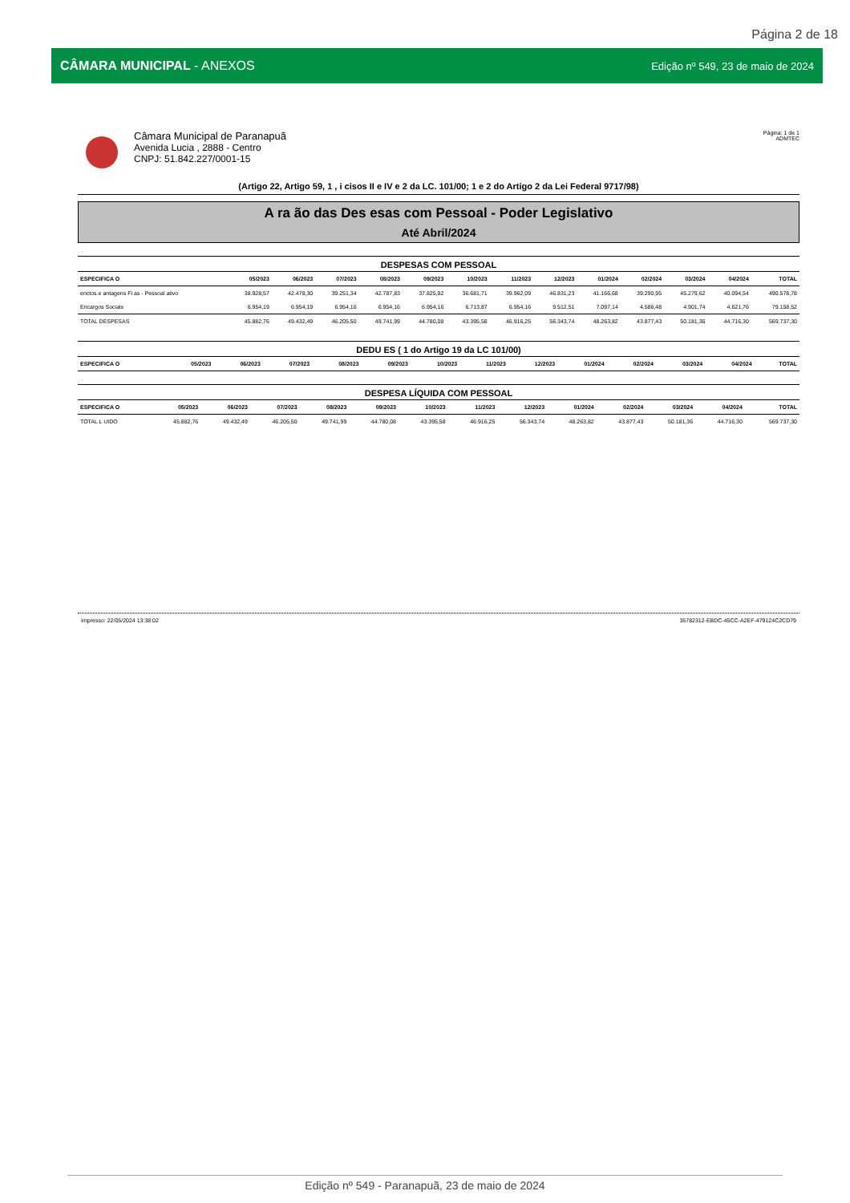Página 2 de 18
CÂMARA MUNICIPAL - ANEXOS Edição nº 549, 23 de maio de 2024
Câmara Municipal de Paranapuã
Avenida Lucia , 2888 - Centro
CNPJ: 51.842.227/0001-15
Página: 1 de 1
ADMTEC
(Artigo 22, Artigo 59, 1 , i cisos II e IV e 2 da LC. 101/00; 1 e 2 do Artigo 2 da Lei Federal 9717/98)
A ra ão das Des esas com Pessoal - Poder Legislativo
Até Abril/2024
DESPESAS COM PESSOAL
| ESPECIFICA O | 05/2023 | 06/2023 | 07/2023 | 08/2023 | 09/2023 | 10/2023 | 11/2023 | 12/2023 | 01/2024 | 02/2024 | 03/2024 | 04/2024 | TOTAL |
| --- | --- | --- | --- | --- | --- | --- | --- | --- | --- | --- | --- | --- | --- |
| enctos.e antagens Fi as - Pessoal ativo | 38.928,57 | 42.478,30 | 39.251,34 | 42.787,83 | 37.825,92 | 36.681,71 | 39.962,09 | 46.831,23 | 41.166,68 | 39.290,95 | 45.279,62 | 40.094,54 | 490.578,78 |
| Encargos Sociais | 6.954,19 | 6.954,19 | 6.954,16 | 6.954,16 | 6.954,16 | 6.713,87 | 6.954,16 | 9.512,51 | 7.097,14 | 4.586,48 | 4.901,74 | 4.621,76 | 79.158,52 |
| TOTAL DESPESAS | 45.882,76 | 49.432,49 | 46.205,50 | 49.741,99 | 44.780,08 | 43.395,58 | 46.916,25 | 56.343,74 | 48.263,82 | 43.877,43 | 50.181,36 | 44.716,30 | 569.737,30 |
DEDU ES ( 1 do Artigo 19 da LC 101/00)
| ESPECIFICA O | 05/2023 | 06/2023 | 07/2023 | 08/2023 | 09/2023 | 10/2023 | 11/2023 | 12/2023 | 01/2024 | 02/2024 | 03/2024 | 04/2024 | TOTAL |
| --- | --- | --- | --- | --- | --- | --- | --- | --- | --- | --- | --- | --- | --- |
DESPESA LÍQUIDA COM PESSOAL
| ESPECIFICA O | 05/2023 | 06/2023 | 07/2023 | 08/2023 | 09/2023 | 10/2023 | 11/2023 | 12/2023 | 01/2024 | 02/2024 | 03/2024 | 04/2024 | TOTAL |
| --- | --- | --- | --- | --- | --- | --- | --- | --- | --- | --- | --- | --- | --- |
| TOTAL L UIDO | 45.882,76 | 49.432,49 | 46.205,50 | 49.741,99 | 44.780,08 | 43.395,58 | 46.916,25 | 56.343,74 | 48.263,82 | 43.877,43 | 50.181,36 | 44.716,30 | 569.737,30 |
Impresso: 22/05/2024 13:38:02 35782312-EBDC-45CC-A2EF-479124C2CD79
Edição nº 549 - Paranapuã, 23 de maio de 2024